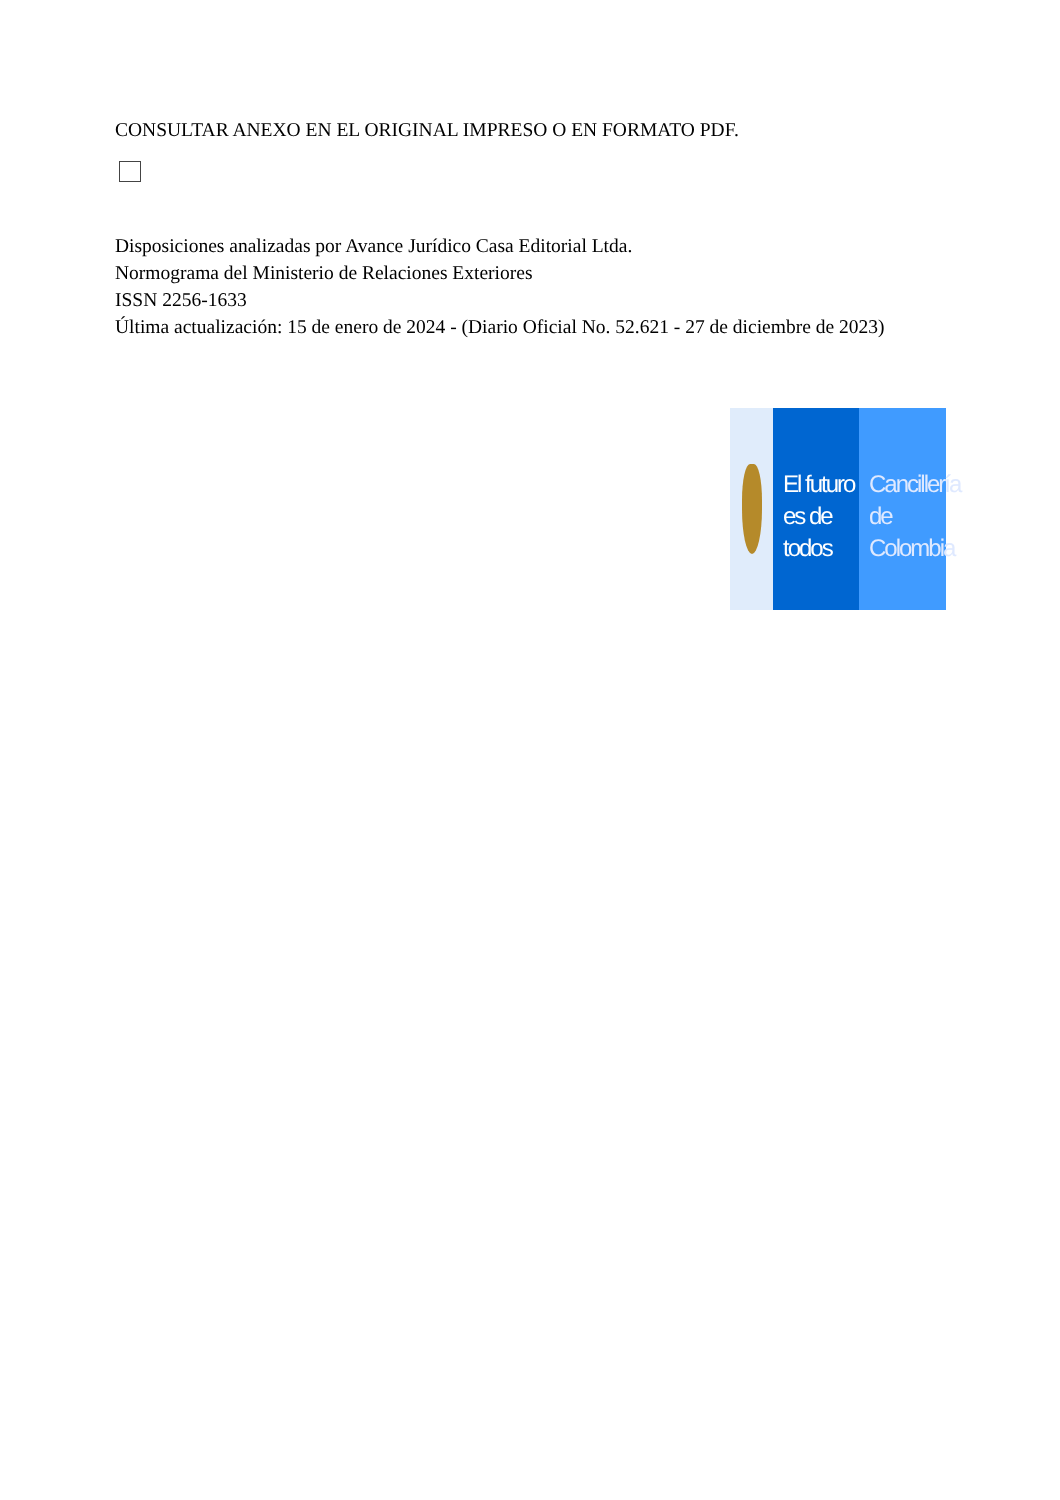CONSULTAR ANEXO EN EL ORIGINAL IMPRESO O EN FORMATO PDF.
Disposiciones analizadas por Avance Jurídico Casa Editorial Ltda.
Normograma del Ministerio de Relaciones Exteriores
ISSN 2256-1633
Última actualización: 15 de enero de 2024 - (Diario Oficial No. 52.621 - 27 de diciembre de 2023)
El futuro
es de todos
Cancillería
de Colombia